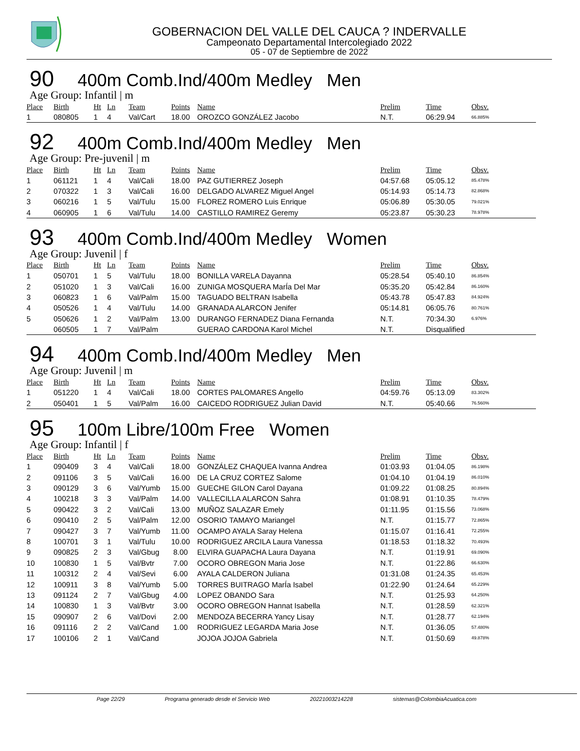GOBERNACION DEL VALLE DEL CAUCA ? INDERVALLE
Campeonato Departamental Intercolegiado 2022
05 - 07 de Septiembre de 2022
90 400m Comb.Ind/400m Medley Men
Age Group: Infantil | m
| Place | Birth | Ht | Ln | Team | Points | Name | Prelim | Time | Obsv. |
| --- | --- | --- | --- | --- | --- | --- | --- | --- | --- |
| 1 | 080805 | 1 | 4 | Val/Cart | 18.00 | OROZCO GONZÁLEZ Jacobo | N.T. | 06:29.94 | 66.885% |
92 400m Comb.Ind/400m Medley Men
Age Group: Pre-juvenil | m
| Place | Birth | Ht | Ln | Team | Points | Name | Prelim | Time | Obsv. |
| --- | --- | --- | --- | --- | --- | --- | --- | --- | --- |
| 1 | 061121 | 1 | 4 | Val/Cali | 18.00 | PAZ GUTIERREZ Joseph | 04:57.68 | 05:05.12 | 85.478% |
| 2 | 070322 | 1 | 3 | Val/Cali | 16.00 | DELGADO ALVAREZ Miguel Angel | 05:14.93 | 05:14.73 | 82.868% |
| 3 | 060216 | 1 | 5 | Val/Tulu | 15.00 | FLOREZ ROMERO Luis Enrique | 05:06.89 | 05:30.05 | 79.021% |
| 4 | 060905 | 1 | 6 | Val/Tulu | 14.00 | CASTILLO RAMIREZ Geremy | 05:23.87 | 05:30.23 | 78.978% |
93 400m Comb.Ind/400m Medley Women
Age Group: Juvenil | f
| Place | Birth | Ht | Ln | Team | Points | Name | Prelim | Time | Obsv. |
| --- | --- | --- | --- | --- | --- | --- | --- | --- | --- |
| 1 | 050701 | 1 | 5 | Val/Tulu | 18.00 | BONILLA VARELA Dayanna | 05:28.54 | 05:40.10 | 86.854% |
| 2 | 051020 | 1 | 3 | Val/Cali | 16.00 | ZUNIGA MOSQUERA MarÍa Del Mar | 05:35.20 | 05:42.84 | 86.160% |
| 3 | 060823 | 1 | 6 | Val/Palm | 15.00 | TAGUADO BELTRAN Isabella | 05:43.78 | 05:47.83 | 84.924% |
| 4 | 050526 | 1 | 4 | Val/Tulu | 14.00 | GRANADA ALARCON Jenifer | 05:14.81 | 06:05.76 | 80.761% |
| 5 | 050626 | 1 | 2 | Val/Palm | 13.00 | DURANGO FERNADEZ Diana Fernanda | N.T. | 70:34.30 | 6.976% |
| | 060505 | 1 | 7 | Val/Palm | | GUERAO CARDONA Karol Michel | N.T. | Disqualified | |
94 400m Comb.Ind/400m Medley Men
Age Group: Juvenil | m
| Place | Birth | Ht | Ln | Team | Points | Name | Prelim | Time | Obsv. |
| --- | --- | --- | --- | --- | --- | --- | --- | --- | --- |
| 1 | 051220 | 1 | 4 | Val/Cali | 18.00 | CORTES PALOMARES Angello | 04:59.76 | 05:13.09 | 83.302% |
| 2 | 050401 | 1 | 5 | Val/Palm | 16.00 | CAICEDO RODRIGUEZ Julian David | N.T. | 05:40.66 | 76.560% |
95 100m Libre/100m Free Women
Age Group: Infantil | f
| Place | Birth | Ht | Ln | Team | Points | Name | Prelim | Time | Obsv. |
| --- | --- | --- | --- | --- | --- | --- | --- | --- | --- |
| 1 | 090409 | 3 | 4 | Val/Cali | 18.00 | GONZÁLEZ CHAQUEA Ivanna Andrea | 01:03.93 | 01:04.05 | 86.198% |
| 2 | 091106 | 3 | 5 | Val/Cali | 16.00 | DE LA CRUZ CORTEZ Salome | 01:04.10 | 01:04.19 | 86.010% |
| 3 | 090129 | 3 | 6 | Val/Yumb | 15.00 | GUECHE GILON Carol Dayana | 01:09.22 | 01:08.25 | 80.894% |
| 4 | 100218 | 3 | 3 | Val/Palm | 14.00 | VALLECILLA ALARCON Sahra | 01:08.91 | 01:10.35 | 78.479% |
| 5 | 090422 | 3 | 2 | Val/Cali | 13.00 | MUÑOZ SALAZAR Emely | 01:11.95 | 01:15.56 | 73.068% |
| 6 | 090410 | 2 | 5 | Val/Palm | 12.00 | OSORIO TAMAYO Mariangel | N.T. | 01:15.77 | 72.865% |
| 7 | 090427 | 3 | 7 | Val/Yumb | 11.00 | OCAMPO AYALA Saray Helena | 01:15.07 | 01:16.41 | 72.255% |
| 8 | 100701 | 3 | 1 | Val/Tulu | 10.00 | RODRIGUEZ ARCILA Laura Vanessa | 01:18.53 | 01:18.32 | 70.493% |
| 9 | 090825 | 2 | 3 | Val/Gbug | 8.00 | ELVIRA GUAPACHA Laura Dayana | N.T. | 01:19.91 | 69.090% |
| 10 | 100830 | 1 | 5 | Val/Bvtr | 7.00 | OCORO OBREGON Maria Jose | N.T. | 01:22.86 | 66.630% |
| 11 | 100312 | 2 | 4 | Val/Sevi | 6.00 | AYALA CALDERON Juliana | 01:31.08 | 01:24.35 | 65.453% |
| 12 | 100911 | 3 | 8 | Val/Yumb | 5.00 | TORRES BUITRAGO MarÍa Isabel | 01:22.90 | 01:24.64 | 65.229% |
| 13 | 091124 | 2 | 7 | Val/Gbug | 4.00 | LOPEZ OBANDO Sara | N.T. | 01:25.93 | 64.250% |
| 14 | 100830 | 1 | 3 | Val/Bvtr | 3.00 | OCORO OBREGON Hannat Isabella | N.T. | 01:28.59 | 62.321% |
| 15 | 090907 | 2 | 6 | Val/Dovi | 2.00 | MENDOZA BECERRA Yancy Lisay | N.T. | 01:28.77 | 62.194% |
| 16 | 091116 | 2 | 2 | Val/Cand | 1.00 | RODRIGUEZ LEGARDA Maria Jose | N.T. | 01:36.05 | 57.480% |
| 17 | 100106 | 2 | 1 | Val/Cand | | JOJOA JOJOA Gabriela | N.T. | 01:50.69 | 49.878% |
Page 22/29 Programa generado desde el Servicio Web 20221003214228 sistemas@ColombiaAcuatica.com